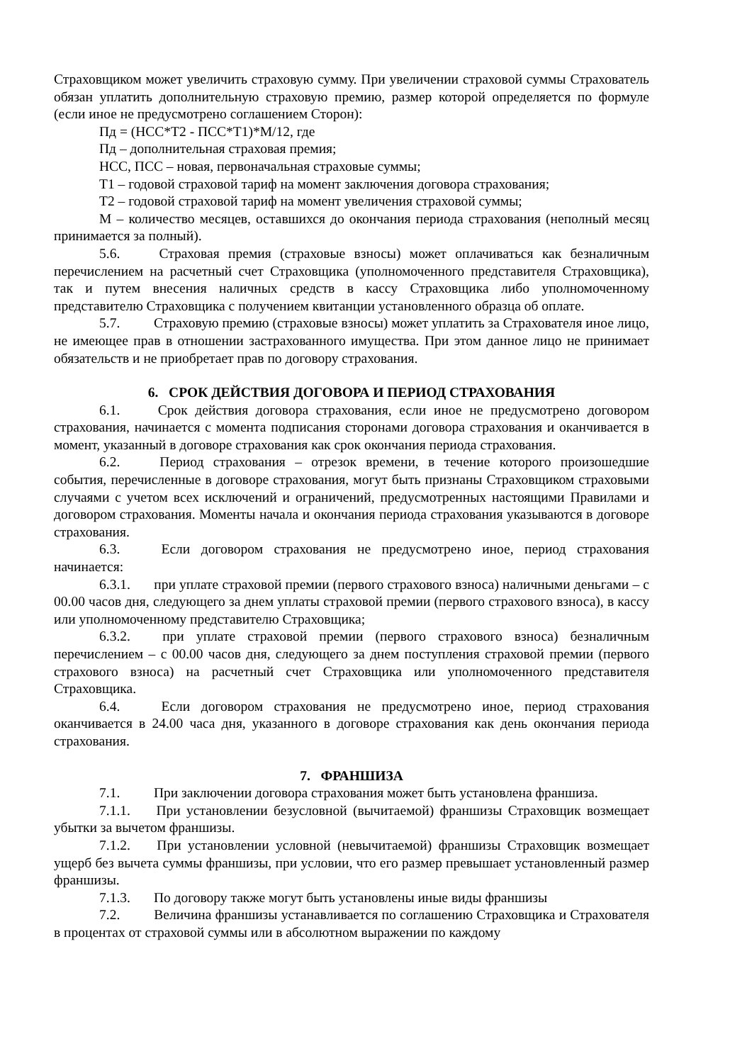Страховщиком может увеличить страховую сумму. При увеличении страховой суммы Страхователь обязан уплатить дополнительную страховую премию, размер которой определяется по формуле (если иное не предусмотрено соглашением Сторон):
Пд = (НСС*Т2 - ПСС*Т1)*М/12, где
Пд – дополнительная страховая премия;
НСС, ПСС – новая, первоначальная страховые суммы;
Т1 – годовой страховой тариф на момент заключения договора страхования;
Т2 – годовой страховой тариф на момент увеличения страховой суммы;
М – количество месяцев, оставшихся до окончания периода страхования (неполный месяц принимается за полный).
5.6. Страховая премия (страховые взносы) может оплачиваться как безналичным перечислением на расчетный счет Страховщика (уполномоченного представителя Страховщика), так и путем внесения наличных средств в кассу Страховщика либо уполномоченному представителю Страховщика с получением квитанции установленного образца об оплате.
5.7. Страховую премию (страховые взносы) может уплатить за Страхователя иное лицо, не имеющее прав в отношении застрахованного имущества. При этом данное лицо не принимает обязательств и не приобретает прав по договору страхования.
6. СРОК ДЕЙСТВИЯ ДОГОВОРА И ПЕРИОД СТРАХОВАНИЯ
6.1. Срок действия договора страхования, если иное не предусмотрено договором страхования, начинается с момента подписания сторонами договора страхования и оканчивается в момент, указанный в договоре страхования как срок окончания периода страхования.
6.2. Период страхования – отрезок времени, в течение которого произошедшие события, перечисленные в договоре страхования, могут быть признаны Страховщиком страховыми случаями с учетом всех исключений и ограничений, предусмотренных настоящими Правилами и договором страхования. Моменты начала и окончания периода страхования указываются в договоре страхования.
6.3. Если договором страхования не предусмотрено иное, период страхования начинается:
6.3.1. при уплате страховой премии (первого страхового взноса) наличными деньгами – с 00.00 часов дня, следующего за днем уплаты страховой премии (первого страхового взноса), в кассу или уполномоченному представителю Страховщика;
6.3.2. при уплате страховой премии (первого страхового взноса) безналичным перечислением – с 00.00 часов дня, следующего за днем поступления страховой премии (первого страхового взноса) на расчетный счет Страховщика или уполномоченного представителя Страховщика.
6.4. Если договором страхования не предусмотрено иное, период страхования оканчивается в 24.00 часа дня, указанного в договоре страхования как день окончания периода страхования.
7. ФРАНШИЗА
7.1. При заключении договора страхования может быть установлена франшиза.
7.1.1. При установлении безусловной (вычитаемой) франшизы Страховщик возмещает убытки за вычетом франшизы.
7.1.2. При установлении условной (невычитаемой) франшизы Страховщик возмещает ущерб без вычета суммы франшизы, при условии, что его размер превышает установленный размер франшизы.
7.1.3. По договору также могут быть установлены иные виды франшизы
7.2. Величина франшизы устанавливается по соглашению Страховщика и Страхователя в процентах от страховой суммы или в абсолютном выражении по каждому